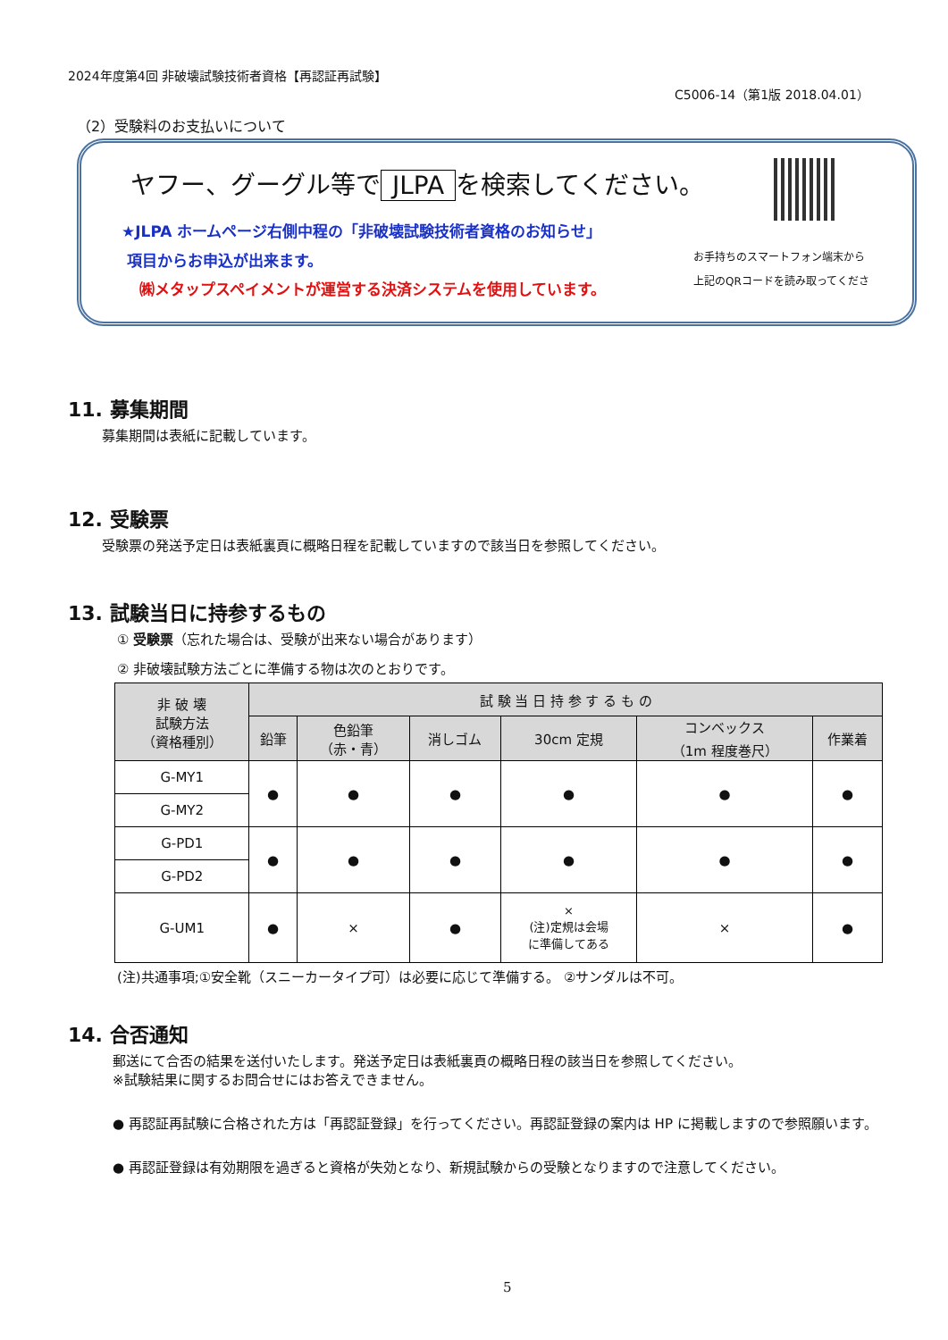2024年度第4回 非破壊試験技術者資格【再認証再試験】
C5006-14（第1版 2018.04.01）
（2）受験料のお支払いについて
ヤフー、グーグル等で JLPA を検索してください。
★JLPA ホームページ右側中程の「非破壊試験技術者資格のお知らせ」
項目からお申込が出来ます。
㈱メタップスペイメントが運営する決済システムを使用しています。
お手持ちのスマートフォン端末から
上記のQRコードを読み取ってくださ
11. 募集期間
募集期間は表紙に記載しています。
12. 受験票
受験票の発送予定日は表紙裏頁に概略日程を記載していますので該当日を参照してください。
13. 試験当日に持参するもの
① 受験票（忘れた場合は、受験が出来ない場合があります）
② 非破壊試験方法ごとに準備する物は次のとおりです。
| 非 破 壊 試験方法 （資格種別） | 試 験 当 日 持 参 す る も の | | | | | |
| --- | --- | --- | --- | --- | --- | --- |
| | 鉛筆 | 色鉛筆 （赤・青） | 消しゴム | 30cm 定規 | コンベックス （1m 程度巻尺） | 作業着 |
| G-MY1 | ● | ● | ● | ● | ● | ● |
| G-MY2 | | | | | | |
| G-PD1 | ● | ● | ● | ● | ● | ● |
| G-PD2 | | | | | | |
| G-UM1 | ● | × | ● | × (注)定規は会場 に準備してある | × | ● |
(注)共通事項;①安全靴（スニーカータイプ可）は必要に応じて準備する。 ②サンダルは不可。
14. 合否通知
郵送にて合否の結果を送付いたします。発送予定日は表紙裏頁の概略日程の該当日を参照してください。
※試験結果に関するお問合せにはお答えできません。
● 再認証再試験に合格された方は「再認証登録」を行ってください。再認証登録の案内は HP に掲載しますので参照願います。
● 再認証登録は有効期限を過ぎると資格が失効となり、新規試験からの受験となりますので注意してください。
5